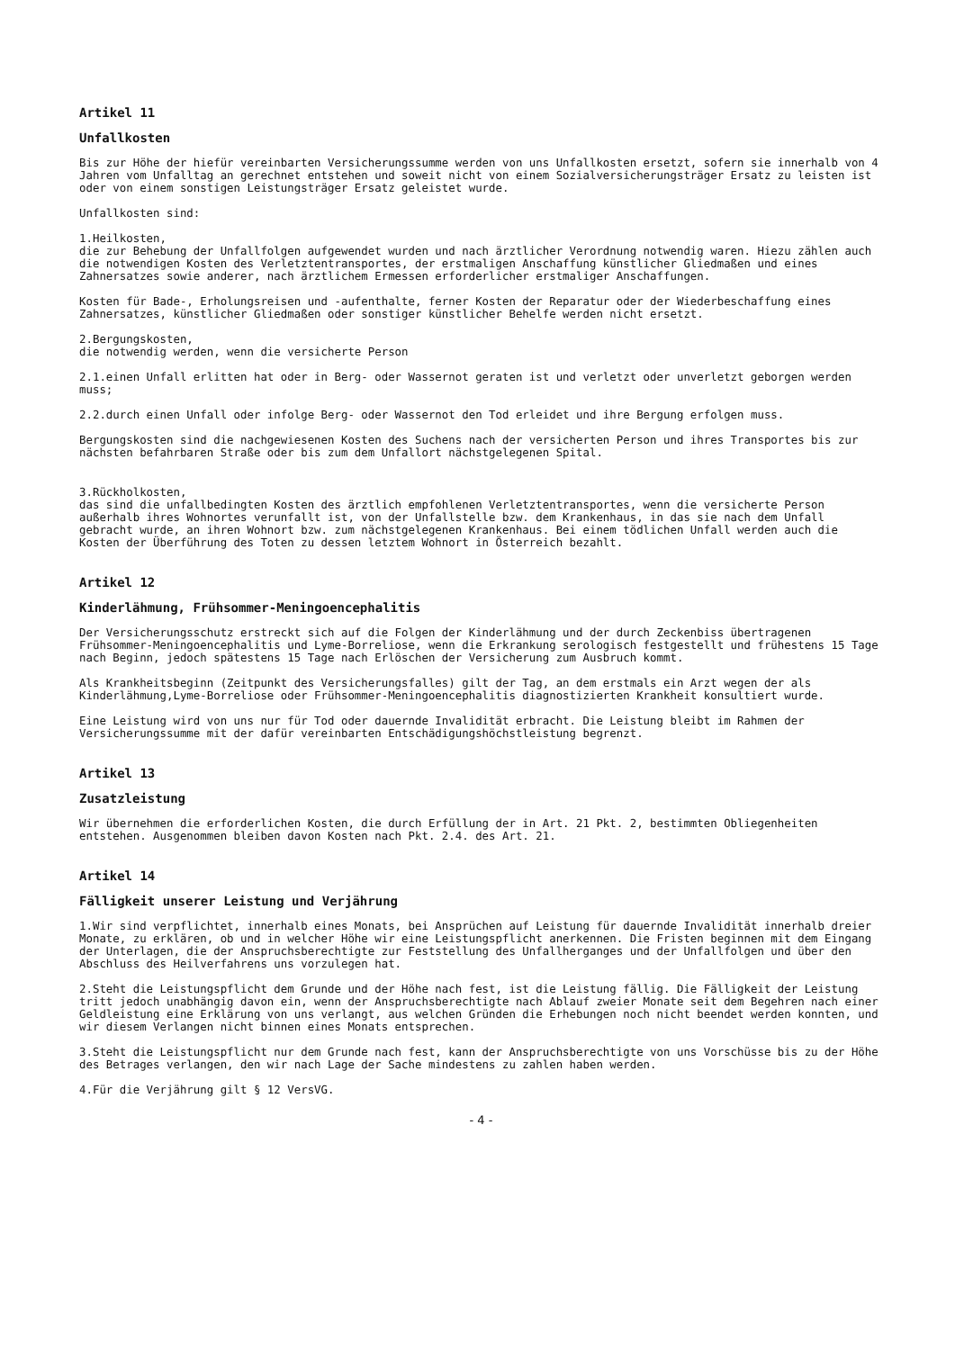Artikel 11
Unfallkosten
Bis zur Höhe der hiefür vereinbarten Versicherungssumme werden von uns Unfallkosten ersetzt, sofern sie innerhalb von 4 Jahren vom Unfalltag an gerechnet entstehen und soweit nicht von einem Sozialversicherungsträger Ersatz zu leisten ist oder von einem sonstigen Leistungsträger Ersatz geleistet wurde.
Unfallkosten sind:
1.Heilkosten,
die zur Behebung der Unfallfolgen aufgewendet wurden und nach ärztlicher Verordnung notwendig waren. Hiezu zählen auch die notwendigen Kosten des Verletztentransportes, der erstmaligen Anschaffung künstlicher Gliedmaßen und eines Zahnersatzes sowie anderer, nach ärztlichem Ermessen erforderlicher erstmaliger Anschaffungen.
Kosten für Bade-, Erholungsreisen und -aufenthalte, ferner Kosten der Reparatur oder der Wiederbeschaffung eines Zahnersatzes, künstlicher Gliedmaßen oder sonstiger künstlicher Behelfe werden nicht ersetzt.
2.Bergungskosten,
die notwendig werden, wenn die versicherte Person
2.1.einen Unfall erlitten hat oder in Berg- oder Wassernot geraten ist und verletzt oder unverletzt geborgen werden muss;
2.2.durch einen Unfall oder infolge Berg- oder Wassernot den Tod erleidet und ihre Bergung erfolgen muss.
Bergungskosten sind die nachgewiesenen Kosten des Suchens nach der versicherten Person und ihres Transportes bis zur nächsten befahrbaren Straße oder bis zum dem Unfallort nächstgelegenen Spital.
3.Rückholkosten,
das sind die unfallbedingten Kosten des ärztlich empfohlenen Verletztentransportes, wenn die versicherte Person außerhalb ihres Wohnortes verunfallt ist, von der Unfallstelle bzw. dem Krankenhaus, in das sie nach dem Unfall gebracht wurde, an ihren Wohnort bzw. zum nächstgelegenen Krankenhaus. Bei einem tödlichen Unfall werden auch die Kosten der Überführung des Toten zu dessen letztem Wohnort in Österreich bezahlt.
Artikel 12
Kinderlähmung, Frühsommer-Meningoencephalitis
Der Versicherungsschutz erstreckt sich auf die Folgen der Kinderlähmung und der durch Zeckenbiss übertragenen Frühsommer-Meningoencephalitis und Lyme-Borreliose, wenn die Erkrankung serologisch festgestellt und frühestens 15 Tage nach Beginn, jedoch spätestens 15 Tage nach Erlöschen der Versicherung zum Ausbruch kommt.
Als Krankheitsbeginn (Zeitpunkt des Versicherungsfalles) gilt der Tag, an dem erstmals ein Arzt wegen der als Kinderlähmung,Lyme-Borreliose oder Frühsommer-Meningoencephalitis diagnostizierten Krankheit konsultiert wurde.
Eine Leistung wird von uns nur für Tod oder dauernde Invalidität erbracht. Die Leistung bleibt im Rahmen der Versicherungssumme mit der dafür vereinbarten Entschädigungshöchstleistung begrenzt.
Artikel 13
Zusatzleistung
Wir übernehmen die erforderlichen Kosten, die durch Erfüllung der in Art. 21 Pkt. 2, bestimmten Obliegenheiten entstehen. Ausgenommen bleiben davon Kosten nach Pkt. 2.4. des Art. 21.
Artikel 14
Fälligkeit unserer Leistung und Verjährung
1.Wir sind verpflichtet, innerhalb eines Monats, bei Ansprüchen auf Leistung für dauernde Invalidität innerhalb dreier Monate, zu erklären, ob und in welcher Höhe wir eine Leistungspflicht anerkennen. Die Fristen beginnen mit dem Eingang der Unterlagen, die der Anspruchsberechtigte zur Feststellung des Unfallherganges und der Unfallfolgen und über den Abschluss des Heilverfahrens uns vorzulegen hat.
2.Steht die Leistungspflicht dem Grunde und der Höhe nach fest, ist die Leistung fällig. Die Fälligkeit der Leistung tritt jedoch unabhängig davon ein, wenn der Anspruchsberechtigte nach Ablauf zweier Monate seit dem Begehren nach einer Geldleistung eine Erklärung von uns verlangt, aus welchen Gründen die Erhebungen noch nicht beendet werden konnten, und wir diesem Verlangen nicht binnen eines Monats entsprechen.
3.Steht die Leistungspflicht nur dem Grunde nach fest, kann der Anspruchsberechtigte von uns Vorschüsse bis zu der Höhe des Betrages verlangen, den wir nach Lage der Sache mindestens zu zahlen haben werden.
4.Für die Verjährung gilt § 12 VersVG.
- 4 -